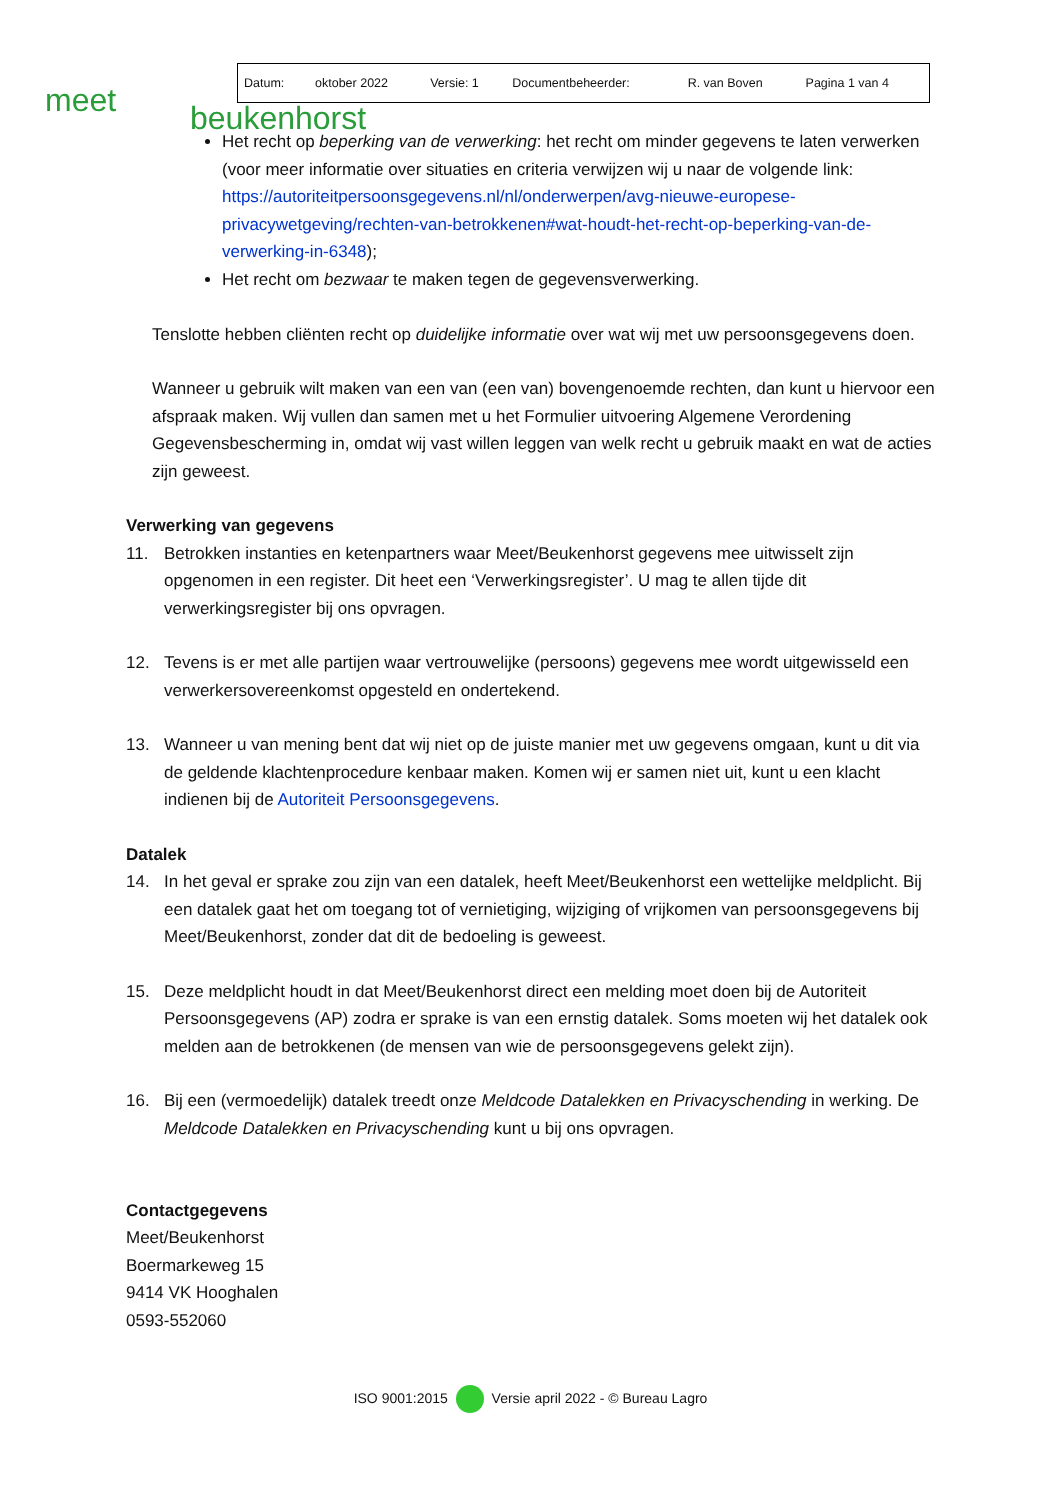meet beukenhorst
| Datum: | oktober 2022 | Versie: 1 | Documentbeheerder: | R. van Boven | Pagina 1 van 4 |
Het recht op beperking van de verwerking: het recht om minder gegevens te laten verwerken (voor meer informatie over situaties en criteria verwijzen wij u naar de volgende link: https://autoriteitpersoonsgegevens.nl/nl/onderwerpen/avg-nieuwe-europese-privacywetgeving/rechten-van-betrokkenen#wat-houdt-het-recht-op-beperking-van-de-verwerking-in-6348);
Het recht om bezwaar te maken tegen de gegevensverwerking.
Tenslotte hebben cliënten recht op duidelijke informatie over wat wij met uw persoonsgegevens doen.
Wanneer u gebruik wilt maken van een van (een van) bovengenoemde rechten, dan kunt u hiervoor een afspraak maken. Wij vullen dan samen met u het Formulier uitvoering Algemene Verordening Gegevensbescherming in, omdat wij vast willen leggen van welk recht u gebruik maakt en wat de acties zijn geweest.
Verwerking van gegevens
11. Betrokken instanties en ketenpartners waar Meet/Beukenhorst gegevens mee uitwisselt zijn opgenomen in een register. Dit heet een ‘Verwerkingsregister’. U mag te allen tijde dit verwerkingsregister bij ons opvragen.
12. Tevens is er met alle partijen waar vertrouwelijke (persoons) gegevens mee wordt uitgewisseld een verwerkersovereenkomst opgesteld en ondertekend.
13. Wanneer u van mening bent dat wij niet op de juiste manier met uw gegevens omgaan, kunt u dit via de geldende klachtenprocedure kenbaar maken. Komen wij er samen niet uit, kunt u een klacht indienen bij de Autoriteit Persoonsgegevens.
Datalek
14. In het geval er sprake zou zijn van een datalek, heeft Meet/Beukenhorst een wettelijke meldplicht. Bij een datalek gaat het om toegang tot of vernietiging, wijziging of vrijkomen van persoonsgegevens bij Meet/Beukenhorst, zonder dat dit de bedoeling is geweest.
15. Deze meldplicht houdt in dat Meet/Beukenhorst direct een melding moet doen bij de Autoriteit Persoonsgegevens (AP) zodra er sprake is van een ernstig datalek. Soms moeten wij het datalek ook melden aan de betrokkenen (de mensen van wie de persoonsgegevens gelekt zijn).
16. Bij een (vermoedelijk) datalek treedt onze Meldcode Datalekken en Privacyschending in werking. De Meldcode Datalekken en Privacyschending kunt u bij ons opvragen.
Contactgegevens
Meet/Beukenhorst
Boermarkeweg 15
9414 VK Hooghalen
0593-552060
ISO 9001:2015 Versie april 2022 - © Bureau Lagro